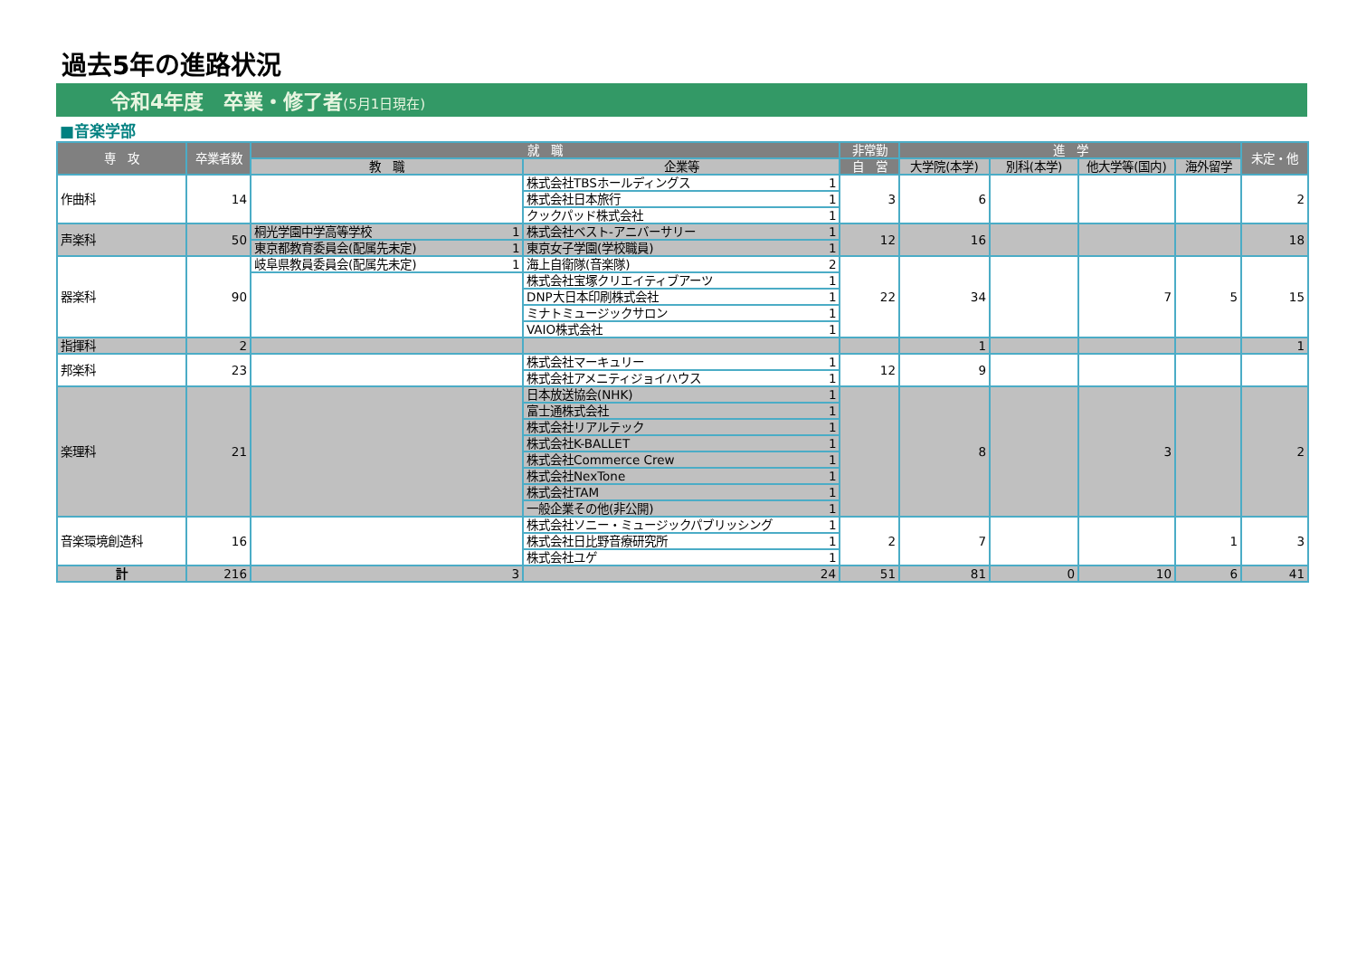過去5年の進路状況
令和4年度　卒業・修了者(5月1日現在)
■音楽学部
| 専 攻 | 卒業者数 | 就 職 | | | | 非常勤 | 進 学 | | | | 未定・他 |
| --- | --- | --- | --- | --- | --- | --- | --- | --- | --- | --- | --- |
| | | 教 職 | | 企業等 | | 自 営 | 大学院(本学) | 別科(本学) | 他大学等(国内) | 海外留学 | |
| 作曲科 | 14 | | | 株式会社TBSホールディングス | 1 | 3 | 6 | | | | 2 |
| | | | | 株式会社日本旅行 | 1 | | | | | | |
| | | | | クックパッド株式会社 | 1 | | | | | | |
| 声楽科 | 50 | 桐光学園中学高等学校 | 1 | 株式会社ベスト-アニバーサリー | 1 | 12 | 16 | | | | 18 |
| | | 東京都教育委員会(配属先未定) | 1 | 東京女子学園(学校職員) | 1 | | | | | | |
| 器楽科 | 90 | 岐阜県教員委員会(配属先未定) | 1 | 海上自衛隊(音楽隊) | 2 | 22 | 34 | | 7 | 5 | 15 |
| | | | | 株式会社宝塚クリエイティブアーツ | 1 | | | | | | |
| | | | | DNP大日本印刷株式会社 | 1 | | | | | | |
| | | | | ミナトミュージックサロン | 1 | | | | | | |
| | | | | VAIO株式会社 | 1 | | | | | | |
| 指揮科 | 2 | | | | | | 1 | | | | 1 |
| 邦楽科 | 23 | | | 株式会社マーキュリー | 1 | 12 | 9 | | | | |
| | | | | 株式会社アメニティジョイハウス | 1 | | | | | | |
| 楽理科 | 21 | | | 日本放送協会(NHK) | 1 | | 8 | | 3 | | 2 |
| | | | | 富士通株式会社 | 1 | | | | | | |
| | | | | 株式会社リアルテック | 1 | | | | | | |
| | | | | 株式会社K-BALLET | 1 | | | | | | |
| | | | | 株式会社Commerce Crew | 1 | | | | | | |
| | | | | 株式会社NexTone | 1 | | | | | | |
| | | | | 株式会社TAM | 1 | | | | | | |
| | | | | 一般企業その他(非公開) | 1 | | | | | | |
| 音楽環境創造科 | 16 | | | 株式会社ソニー・ミュージックパブリッシング | 1 | 2 | 7 | | | 1 | 3 |
| | | | | 株式会社日比野音療研究所 | 1 | | | | | | |
| | | | | 株式会社ユゲ | 1 | | | | | | |
| 計 | 216 | 3 | | 24 | | 51 | 81 | 0 | 10 | 6 | 41 |